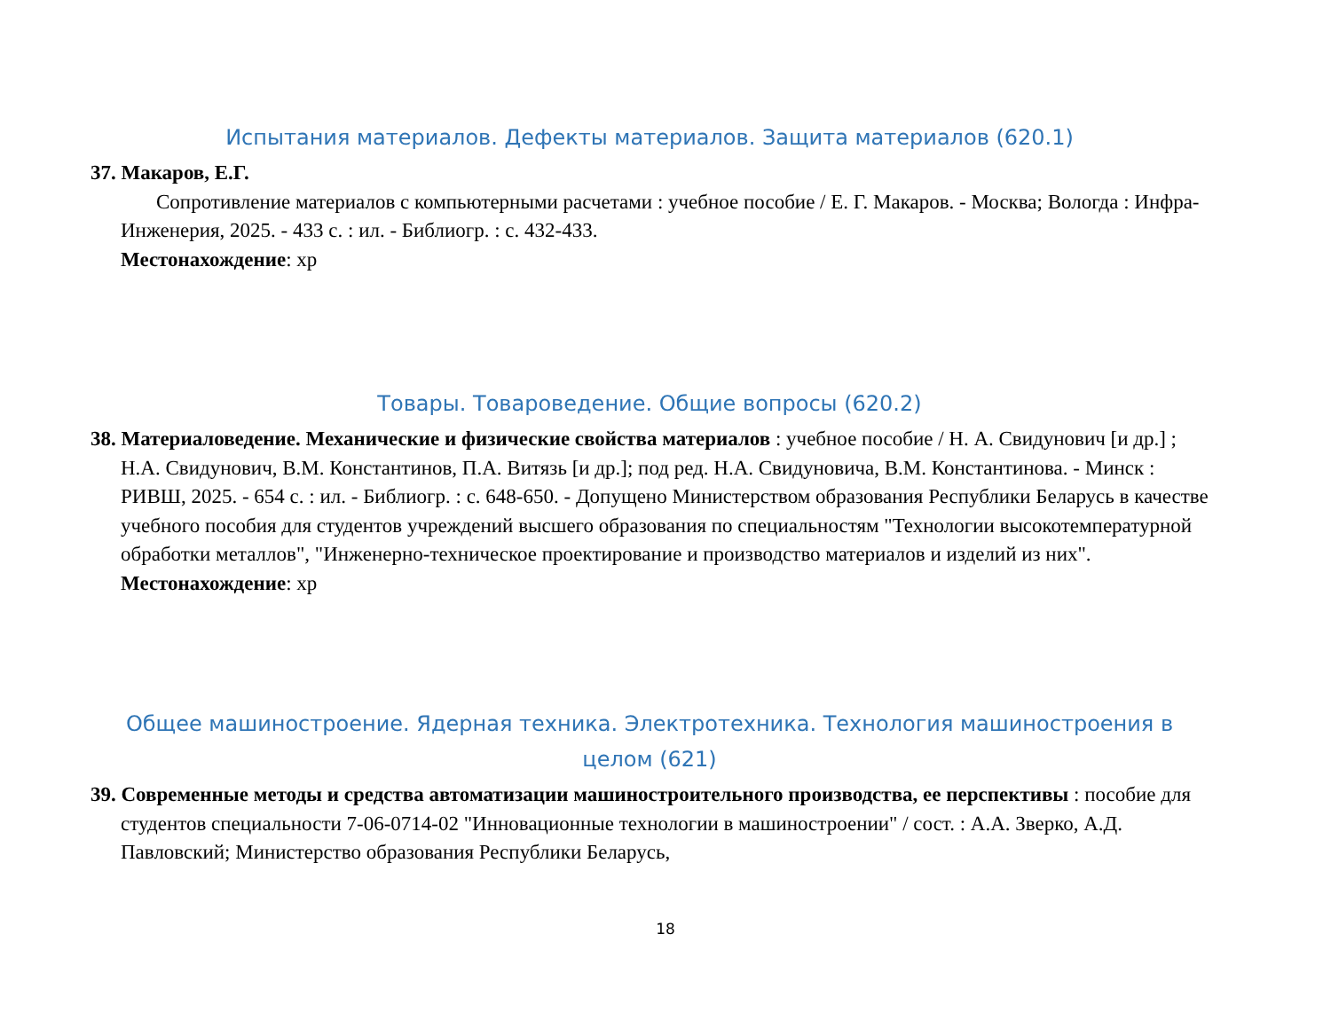Испытания материалов. Дефекты материалов. Защита материалов (620.1)
37. Макаров, Е.Г.
Сопротивление материалов с компьютерными расчетами : учебное пособие / Е. Г. Макаров. - Москва; Вологда : Инфра-Инженерия, 2025. - 433 с. : ил. - Библиогр. : с. 432-433.
Местонахождение: хр
Товары. Товароведение. Общие вопросы (620.2)
38. Материаловедение. Механические и физические свойства материалов : учебное пособие / Н. А. Свидунович [и др.] ; Н.А. Свидунович, В.М. Константинов, П.А. Витязь [и др.]; под ред. Н.А. Свидуновича, В.М. Константинова. - Минск : РИВШ, 2025. - 654 с. : ил. - Библиогр. : с. 648-650. - Допущено Министерством образования Республики Беларусь в качестве учебного пособия для студентов учреждений высшего образования по специальностям "Технологии высокотемпературной обработки металлов", "Инженерно-техническое проектирование и производство материалов и изделий из них".
Местонахождение: хр
Общее машиностроение. Ядерная техника. Электротехника. Технология машиностроения в целом (621)
39. Современные методы и средства автоматизации машиностроительного производства, ее перспективы : пособие для студентов специальности 7-06-0714-02 "Инновационные технологии в машиностроении" / сост. : А.А. Зверко, А.Д. Павловский; Министерство образования Республики Беларусь,
18